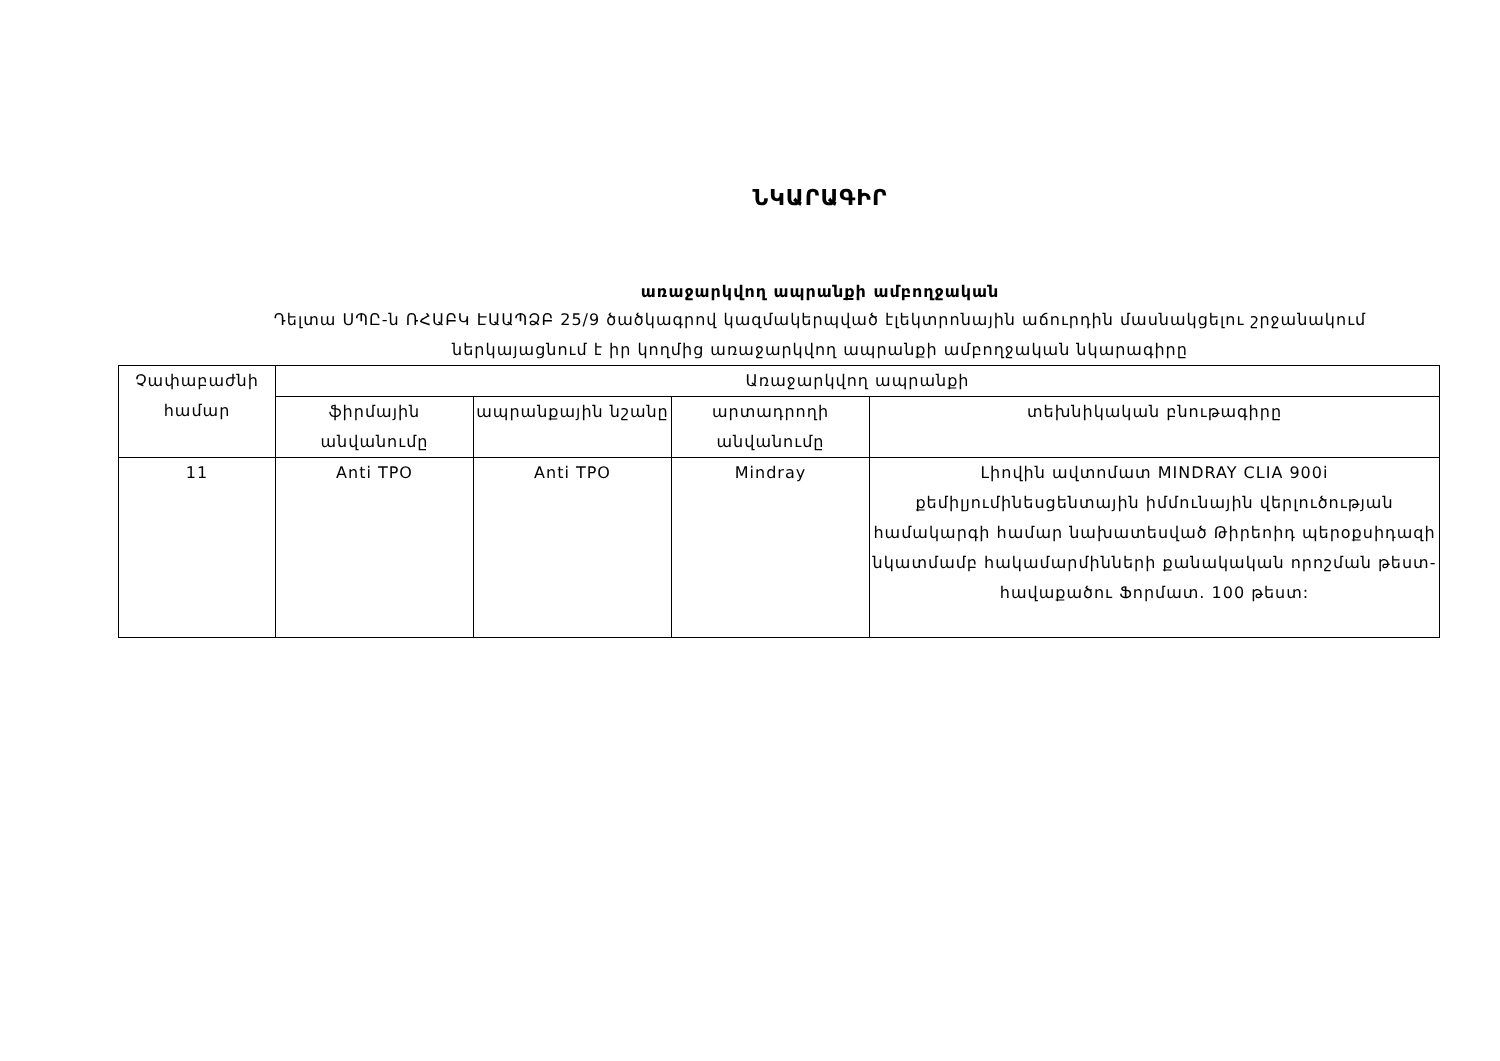ՆԿԱՐԱԳԻՐ
առաջարկվող ապրանքի ամբողջական
Դելտա ՍՊԸ-ն ՌՀԱԲԿ ԷԱԱՊՁԲ 25/9 ծածկագրով կազմակերպված էլեկտրոնային աճուրդին մասնակցելու շրջանակում
ներկայացնում է իր կողմից առաջարկվող ապրանքի ամբողջական նկարագիրը
| Չափաբաժնի համար | Առաջարկվող ապրանքի | | | |
| --- | --- | --- | --- | --- |
| | ֆիրմային անվանումը | ապրանքային նշանը | արտադրողի անվանումը | տեխնիկական բնութագիրը |
| 11 | Anti TPO | Anti TPO | Mindray | Լիովին ավտոմատ MINDRAY CLIA 900i քեմիլյումինեսցենտային իմմունային վերլուծության համակարգի համար նախատեսված Թիրեոիդ պերօքսիդազի նկատմամբ հակամարմինների քանակական որոշման թեստ-հավաքածու Ֆորմատ. 100 թեստ: |